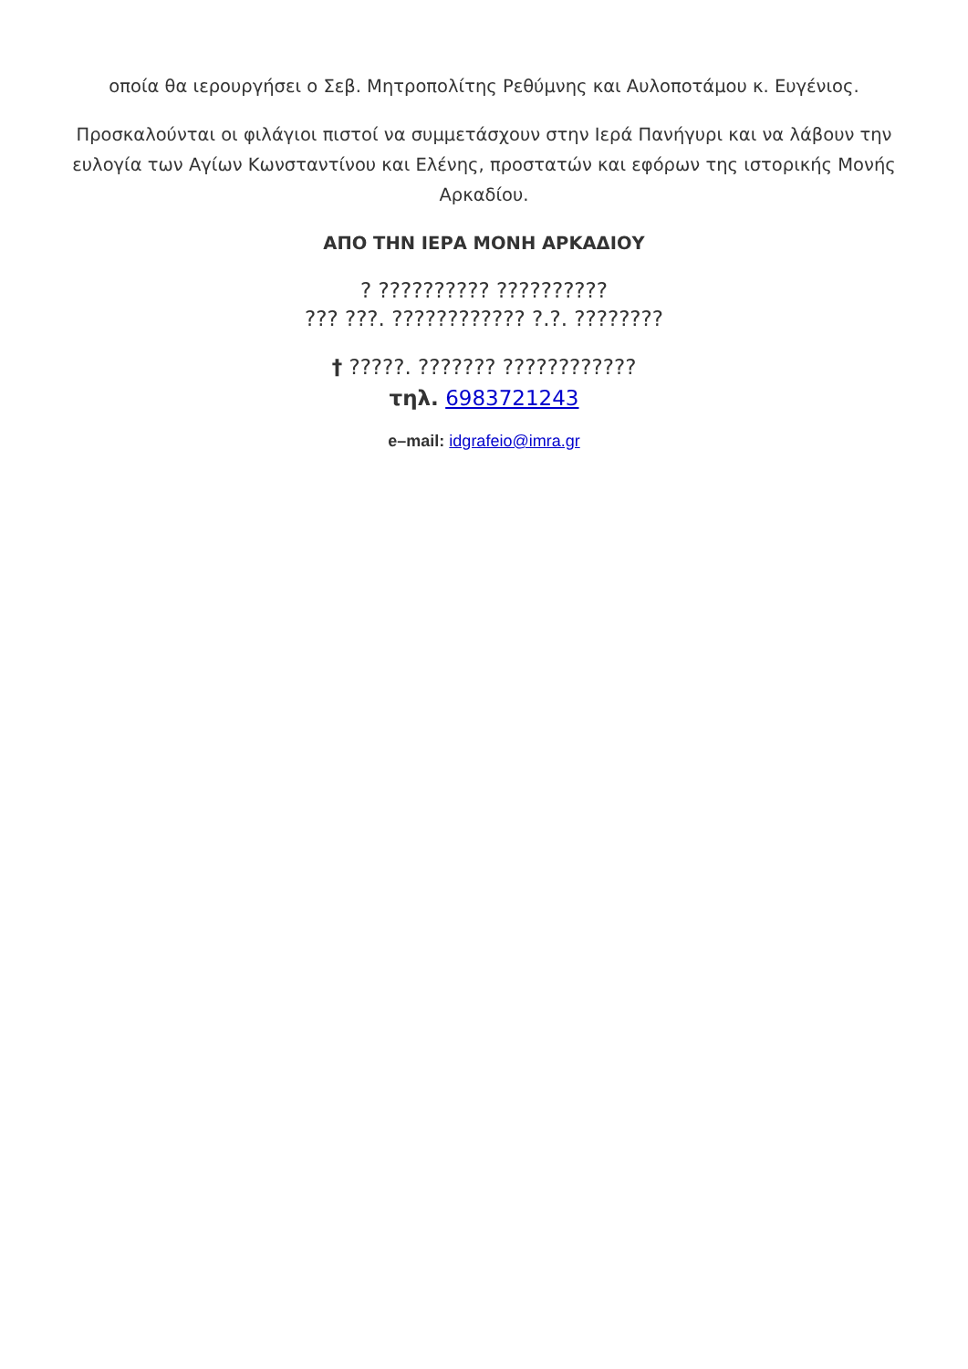οποία θα ιερουργήσει ο Σεβ. Μητροπολίτης Ρεθύμνης και Αυλοποτάμου κ. Ευγένιος.
Προσκαλούνται οι φιλάγιοι πιστοί να συμμετάσχουν στην Ιερά Πανήγυρι και να λάβουν την ευλογία των Αγίων Κωνσταντίνου και Ελένης, προστατών και εφόρων της ιστορικής Μονής Αρκαδίου.
ΑΠΟ ΤΗΝ ΙΕΡΑ ΜΟΝΗ ΑΡΚΑΔΙΟΥ
? ?????????? ??????????
??? ???. ???????????? ?.?. ????????
† ?????. ??????? ????????????
τηλ. 6983721243
e–mail: idgrafeio@imra.gr